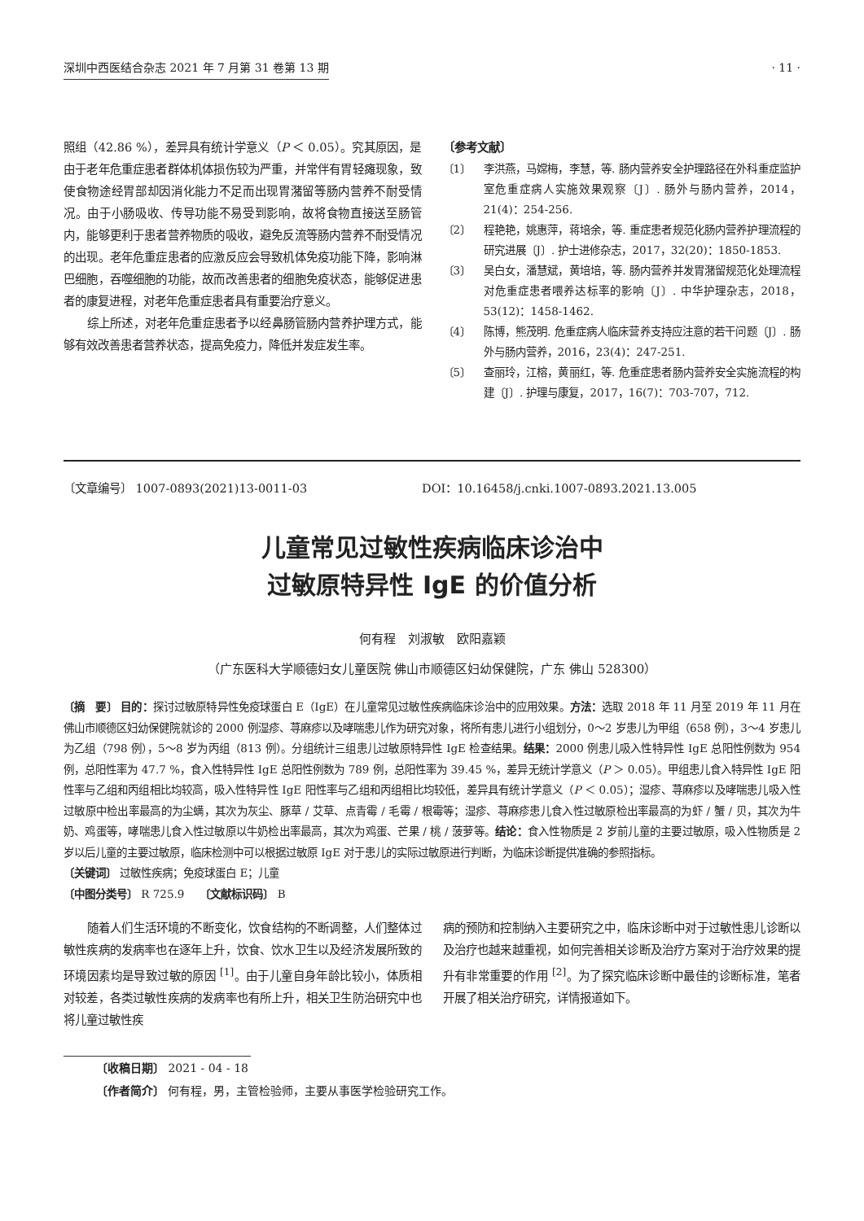深圳中西医结合杂志 2021 年 7 月第 31 卷第 13 期 · 11 ·
照组（42.86 %），差异具有统计学意义（P ＜ 0.05）。究其原因，是由于老年危重症患者群体机体损伤较为严重，并常伴有胃轻瘫现象，致使食物途经胃部却因消化能力不足而出现胃潴留等肠内营养不耐受情况。由于小肠吸收、传导功能不易受到影响，故将食物直接送至肠管内，能够更利于患者营养物质的吸收，避免反流等肠内营养不耐受情况的出现。老年危重症患者的应激反应会导致机体免疫功能下降，影响淋巴细胞，吞噬细胞的功能，故而改善患者的细胞免疫状态，能够促进患者的康复进程，对老年危重症患者具有重要治疗意义。
综上所述，对老年危重症患者予以经鼻肠管肠内营养护理方式，能够有效改善患者营养状态，提高免疫力，降低并发症发生率。
〔参考文献〕
〔1〕 李洪燕，马嫦梅，李慧，等. 肠内营养安全护理路径在外科重症监护室危重症病人实施效果观察〔J〕. 肠外与肠内营养，2014，21(4)：254-256.
〔2〕 程艳艳，姚惠萍，蒋培余，等. 重症患者规范化肠内营养护理流程的研究进展〔J〕. 护士进修杂志，2017，32(20)：1850-1853.
〔3〕 吴白女，潘慧斌，黄培培，等. 肠内营养并发胃潴留规范化处理流程对危重症患者喂养达标率的影响〔J〕. 中华护理杂志，2018，53(12)：1458-1462.
〔4〕 陈博，熊茂明. 危重症病人临床营养支持应注意的若干问题〔J〕. 肠外与肠内营养，2016，23(4)：247-251.
〔5〕 查丽玲，江榕，黄丽红，等. 危重症患者肠内营养安全实施流程的构建〔J〕. 护理与康复，2017，16(7)：703-707，712.
〔文章编号〕 1007-0893(2021)13-0011-03 DOI：10.16458/j.cnki.1007-0893.2021.13.005
儿童常见过敏性疾病临床诊治中
过敏原特异性 IgE 的价值分析
何有程　刘淑敏　欧阳嘉颖
（广东医科大学顺德妇女儿童医院 佛山市顺德区妇幼保健院，广东 佛山 528300）
〔摘　要〕 目的：探讨过敏原特异性免疫球蛋白 E（IgE）在儿童常见过敏性疾病临床诊治中的应用效果。方法：选取 2018 年 11 月至 2019 年 11 月在佛山市顺德区妇幼保健院就诊的 2000 例湿疹、荨麻疹以及哮喘患儿作为研究对象，将所有患儿进行小组划分，0～2 岁患儿为甲组（658 例），3～4 岁患儿为乙组（798 例），5～8 岁为丙组（813 例）。分组统计三组患儿过敏原特异性 IgE 检查结果。结果：2000 例患儿吸入性特异性 IgE 总阳性例数为 954 例，总阳性率为 47.7 %，食入性特异性 IgE 总阳性例数为 789 例，总阳性率为 39.45 %，差异无统计学意义（P ＞ 0.05）。甲组患儿食入特异性 IgE 阳性率与乙组和丙组相比均较高，吸入性特异性 IgE 阳性率与乙组和丙组相比均较低，差异具有统计学意义（P ＜ 0.05）；湿疹、荨麻疹以及哮喘患儿吸入性过敏原中检出率最高的为尘螨，其次为灰尘、豚草 / 艾草、点青霉 / 毛霉 / 根霉等；湿疹、荨麻疹患儿食入性过敏原检出率最高的为虾 / 蟹 / 贝，其次为牛奶、鸡蛋等，哮喘患儿食入性过敏原以牛奶检出率最高，其次为鸡蛋、芒果 / 桃 / 菠萝等。结论：食入性物质是 2 岁前儿童的主要过敏原，吸入性物质是 2 岁以后儿童的主要过敏原，临床检测中可以根据过敏原 IgE 对于患儿的实际过敏原进行判断，为临床诊断提供准确的参照指标。
〔关键词〕 过敏性疾病；免疫球蛋白 E；儿童
〔中图分类号〕 R 725.9　　〔文献标识码〕 B
随着人们生活环境的不断变化，饮食结构的不断调整，人们整体过敏性疾病的发病率也在逐年上升，饮食、饮水卫生以及经济发展所致的环境因素均是导致过敏的原因 <sup>[1]</sup>。由于儿童自身年龄比较小，体质相对较差，各类过敏性疾病的发病率也有所上升，相关卫生防治研究中也将儿童过敏性疾
病的预防和控制纳入主要研究之中，临床诊断中对于过敏性患儿诊断以及治疗也越来越重视，如何完善相关诊断及治疗方案对于治疗效果的提升有非常重要的作用 <sup>[2]</sup>。为了探究临床诊断中最佳的诊断标准，笔者开展了相关治疗研究，详情报道如下。
〔收稿日期〕 2021 - 04 - 18
〔作者简介〕 何有程，男，主管检验师，主要从事医学检验研究工作。